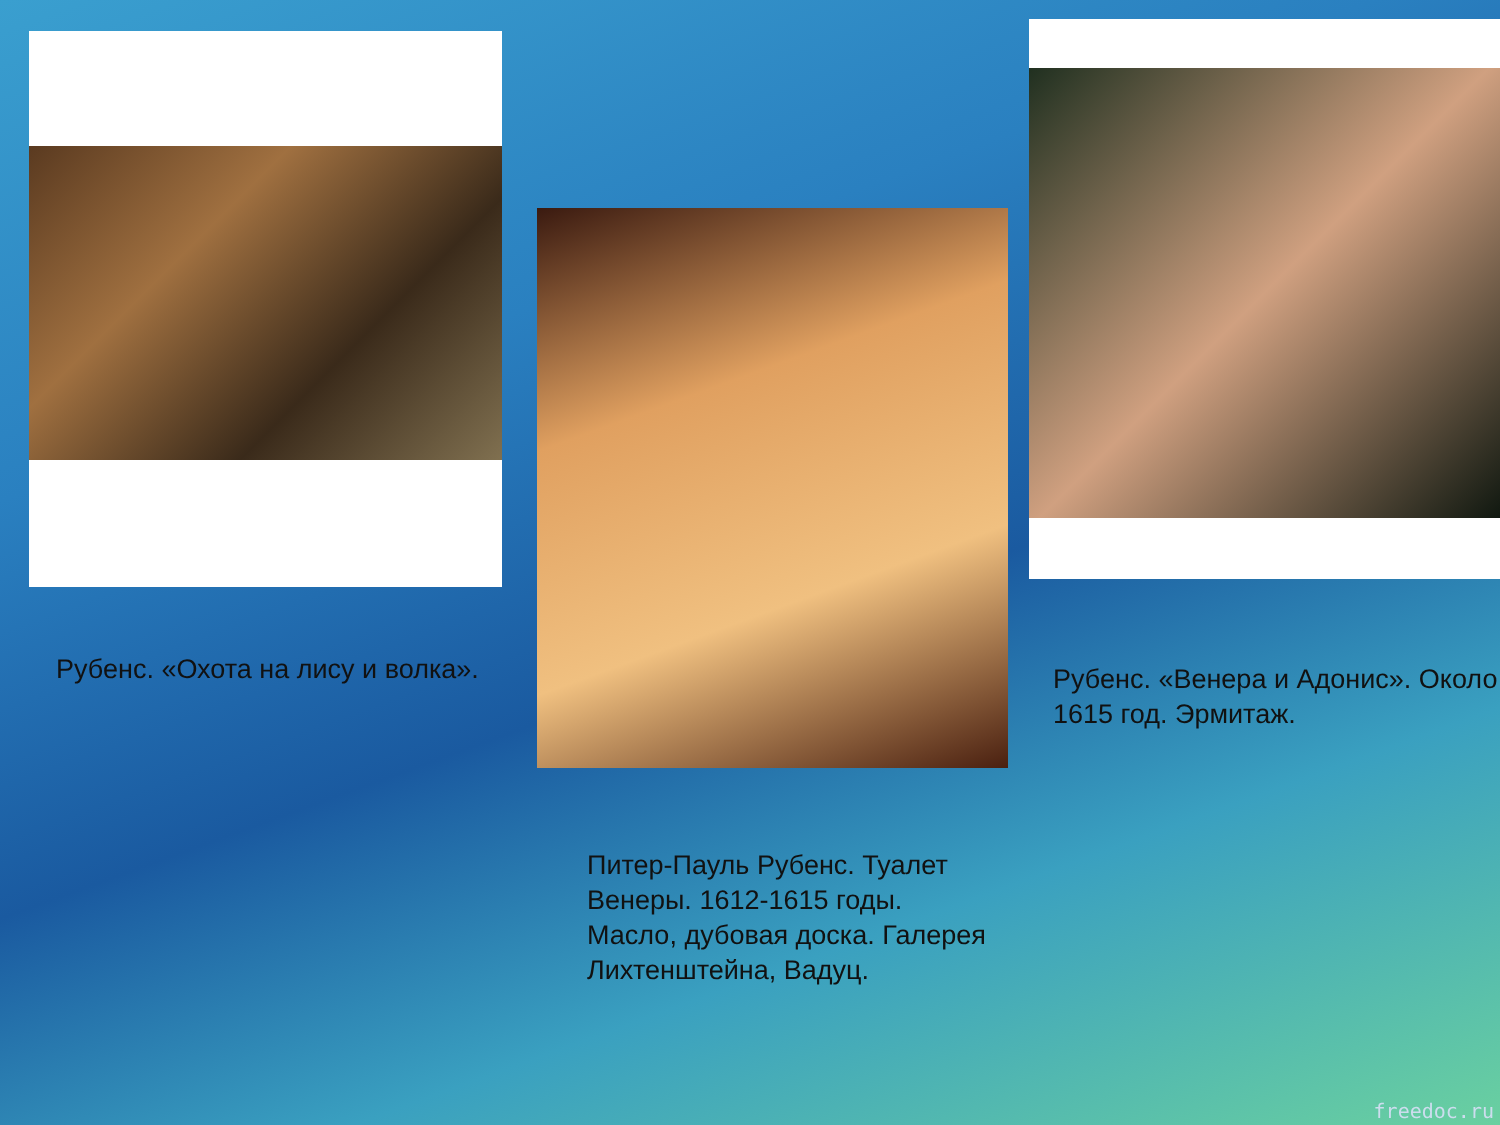Рубенс. «Охота на лису и волка».
Питер-Пауль Рубенс. Туалет Венеры. 1612-1615 годы. Масло, дубовая доска. Галерея Лихтенштейна, Вадуц.
Рубенс. «Венера и Адонис». Около 1615 год. Эрмитаж.
freedoc.ru